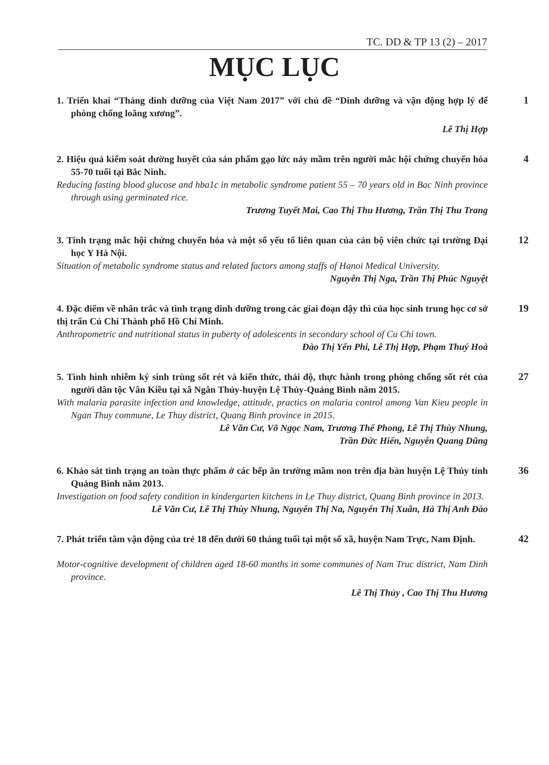TC. DD & TP 13 (2) – 2017
MỤC LỤC
1. Triển khai “Tháng dinh dưỡng của Việt Nam 2017” với chủ đề “Dinh dưỡng và vận động hợp lý để phòng chống loãng xương”.
Lê Thị Hợp
1
2. Hiệu quả kiểm soát đường huyết của sản phẩm gạo lức nảy mầm trên người mắc hội chứng chuyển hóa 55-70 tuổi tại Bắc Ninh.
Reducing fasting blood glucose and hba1c in metabolic syndrome patient 55 – 70 years old in Bac Ninh province through using germinated rice.
Trương Tuyết Mai, Cao Thị Thu Hương, Trần Thị Thu Trang
4
3. Tình trạng mắc hội chứng chuyển hóa và một số yếu tố liên quan của cán bộ viên chức tại trường Đại học Y Hà Nội.
Situation of metabolic syndrome status and related factors among staffs of Hanoi Medical University.
Nguyễn Thị Nga, Trần Thị Phúc Nguyệt
12
4. Đặc điểm về nhân trắc và tình trạng dinh dưỡng trong các giai đoạn dậy thì của học sinh trung học cơ sở thị trấn Củ Chi Thành phố Hồ Chí Minh.
Anthropometric and nutritional status in puberty of adolescents in secondary school of Cu Chi town.
Đào Thị Yến Phi, Lê Thị Hợp, Phạm Thuý Hoà
19
5. Tình hình nhiễm ký sinh trùng sốt rét và kiến thức, thái độ, thực hành trong phòng chống sốt rét của người dân tộc Vân Kiều tại xã Ngân Thủy-huyện Lệ Thủy-Quảng Bình năm 2015.
With malaria parasite infection and knowledge, attitude, practics on malaria control among Van Kieu people in Ngan Thuy commune, Le Thuy district, Quang Binh province in 2015.
Lê Văn Cư, Võ Ngọc Nam, Trương Thế Phong, Lê Thị Thùy Nhung,
Trần Đức Hiển, Nguyễn Quang Dũng
27
6. Khảo sát tình trạng an toàn thực phẩm ở các bếp ăn trường mầm non trên địa bàn huyện Lệ Thủy tỉnh Quảng Bình năm 2013.
Investigation on food safety condition in kindergarten kitchens in Le Thuy district, Quang Binh province in 2013.
Lê Văn Cư, Lê Thị Thùy Nhung, Nguyễn Thị Na, Nguyễn Thị Xuân, Hà Thị Anh Đào
36
7. Phát triển tâm vận động của trẻ 18 đến dưới 60 tháng tuổi tại một số xã, huyện Nam Trực, Nam Định.
Motor-cognitive development of children aged 18-60 months in some communes of Nam Truc district, Nam Dinh province.
Lê Thị Thủy , Cao Thị Thu Hương
42